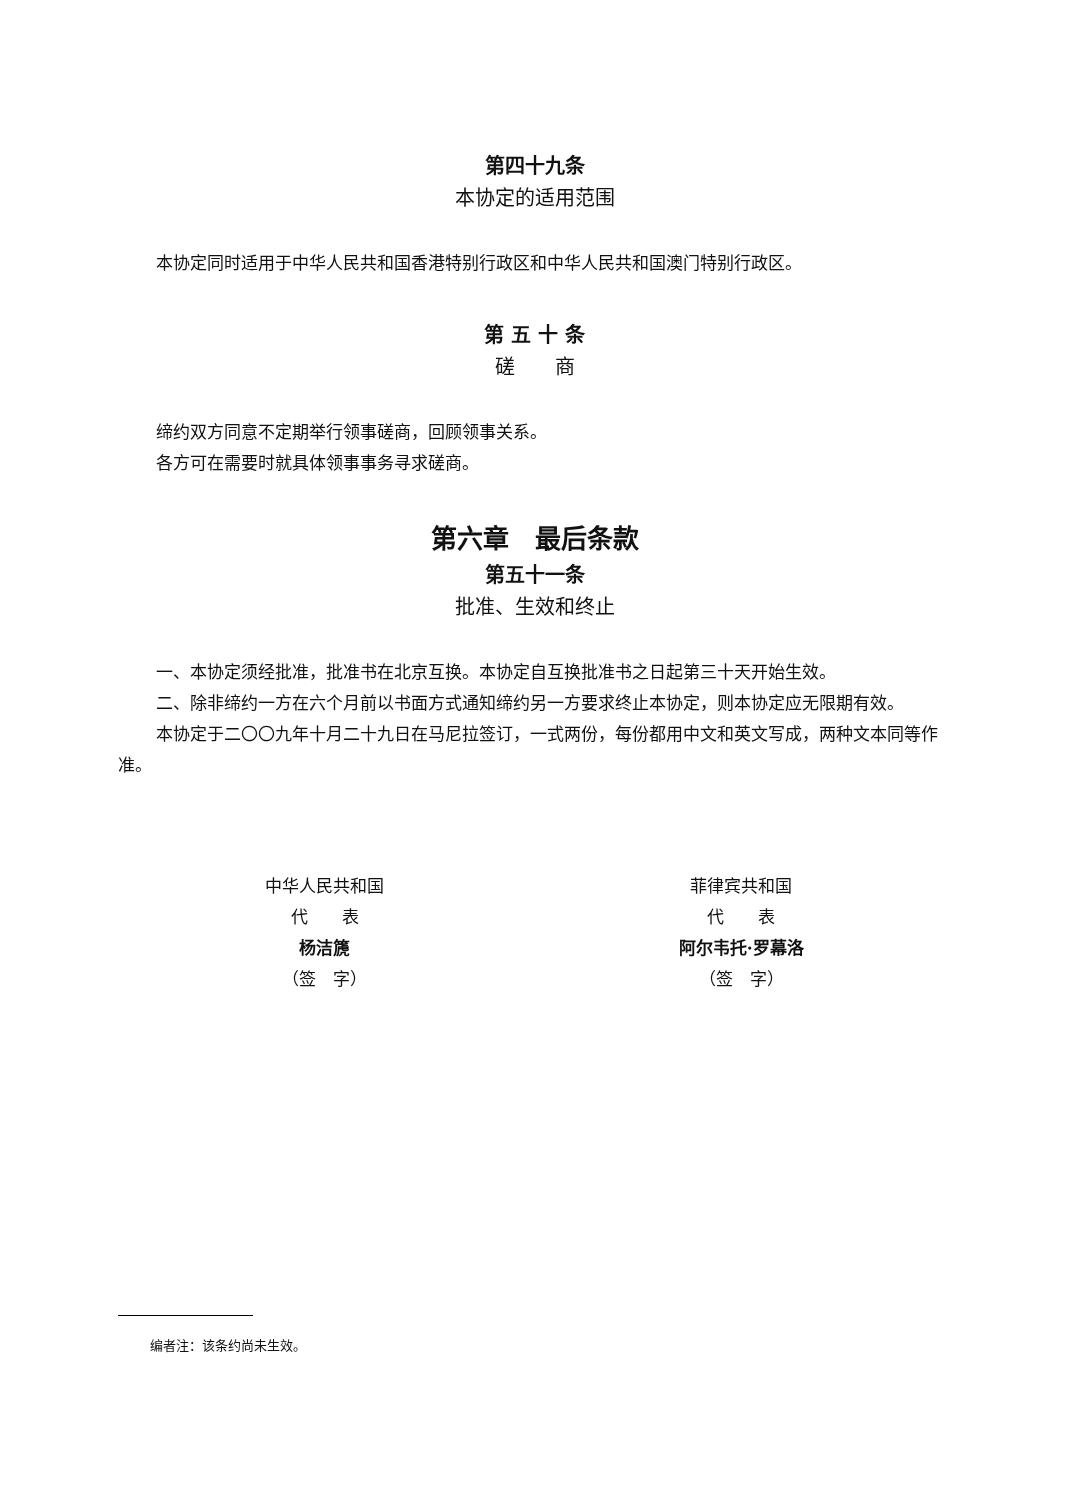第四十九条
本协定的适用范围
本协定同时适用于中华人民共和国香港特别行政区和中华人民共和国澳门特别行政区。
第 五 十 条
磋　　商
缔约双方同意不定期举行领事磋商，回顾领事关系。
各方可在需要时就具体领事事务寻求磋商。
第六章　最后条款
第五十一条
批准、生效和终止
一、本协定须经批准，批准书在北京互换。本协定自互换批准书之日起第三十天开始生效。
二、除非缔约一方在六个月前以书面方式通知缔约另一方要求终止本协定，则本协定应无限期有效。
本协定于二〇〇九年十月二十九日在马尼拉签订，一式两份，每份都用中文和英文写成，两种文本同等作准。
中华人民共和国
代　　表
杨洁篪
（签　字）
菲律宾共和国
代　　表
阿尔韦托·罗幕洛
（签　字）
编者注：该条约尚未生效。